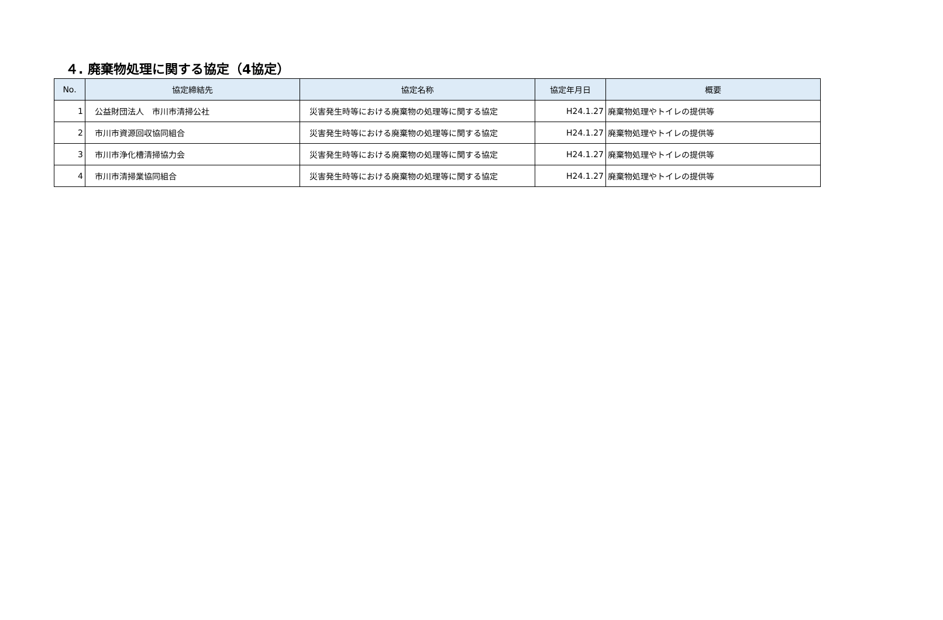４. 廃棄物処理に関する協定（4協定）
| No. | 協定締結先 | 協定名称 | 協定年月日 | 概要 |
| --- | --- | --- | --- | --- |
| 1 | 公益財団法人 市川市清掃公社 | 災害発生時等における廃棄物の処理等に関する協定 | H24.1.27 | 廃棄物処理やトイレの提供等 |
| 2 | 市川市資源回収協同組合 | 災害発生時等における廃棄物の処理等に関する協定 | H24.1.27 | 廃棄物処理やトイレの提供等 |
| 3 | 市川市浄化槽清掃協力会 | 災害発生時等における廃棄物の処理等に関する協定 | H24.1.27 | 廃棄物処理やトイレの提供等 |
| 4 | 市川市清掃業協同組合 | 災害発生時等における廃棄物の処理等に関する協定 | H24.1.27 | 廃棄物処理やトイレの提供等 |